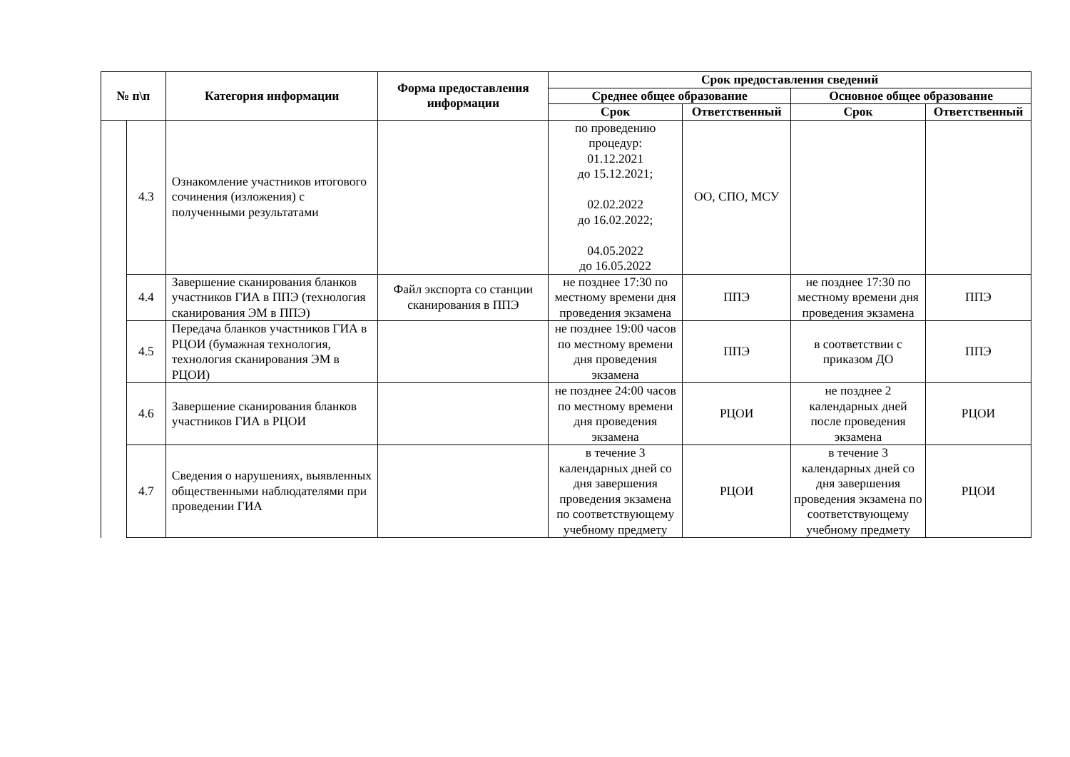| № п\п | | Категория информации | Форма предоставления информации | Срок предоставления сведений | | | |
| --- | --- | --- | --- | --- | --- | --- | --- |
| | | | | Среднее общее образование | | Основное общее образование | |
| | | | | Срок | Ответственный | Срок | Ответственный |
| | 4.3 | Ознакомление участников итогового сочинения (изложения) с полученными результатами | | по проведению процедур: 01.12.2021 до 15.12.2021; 02.02.2022 до 16.02.2022; 04.05.2022 до 16.05.2022 | ОО, СПО, МСУ | | |
| | 4.4 | Завершение сканирования бланков участников ГИА в ППЭ (технология сканирования ЭМ в ППЭ) | Файл экспорта со станции сканирования в ППЭ | не позднее 17:30 по местному времени дня проведения экзамена | ППЭ | не позднее 17:30 по местному времени дня проведения экзамена | ППЭ |
| | 4.5 | Передача бланков участников ГИА в РЦОИ (бумажная технология, технология сканирования ЭМ в РЦОИ) | | не позднее 19:00 часов по местному времени дня проведения экзамена | ППЭ | в соответствии с приказом ДО | ППЭ |
| | 4.6 | Завершение сканирования бланков участников ГИА в РЦОИ | | не позднее 24:00 часов по местному времени дня проведения экзамена | РЦОИ | не позднее 2 календарных дней после проведения экзамена | РЦОИ |
| | 4.7 | Сведения о нарушениях, выявленных общественными наблюдателями при проведении ГИА | | в течение 3 календарных дней со дня завершения проведения экзамена по соответствующему учебному предмету | РЦОИ | в течение 3 календарных дней со дня завершения проведения экзамена по соответствующему учебному предмету | РЦОИ |